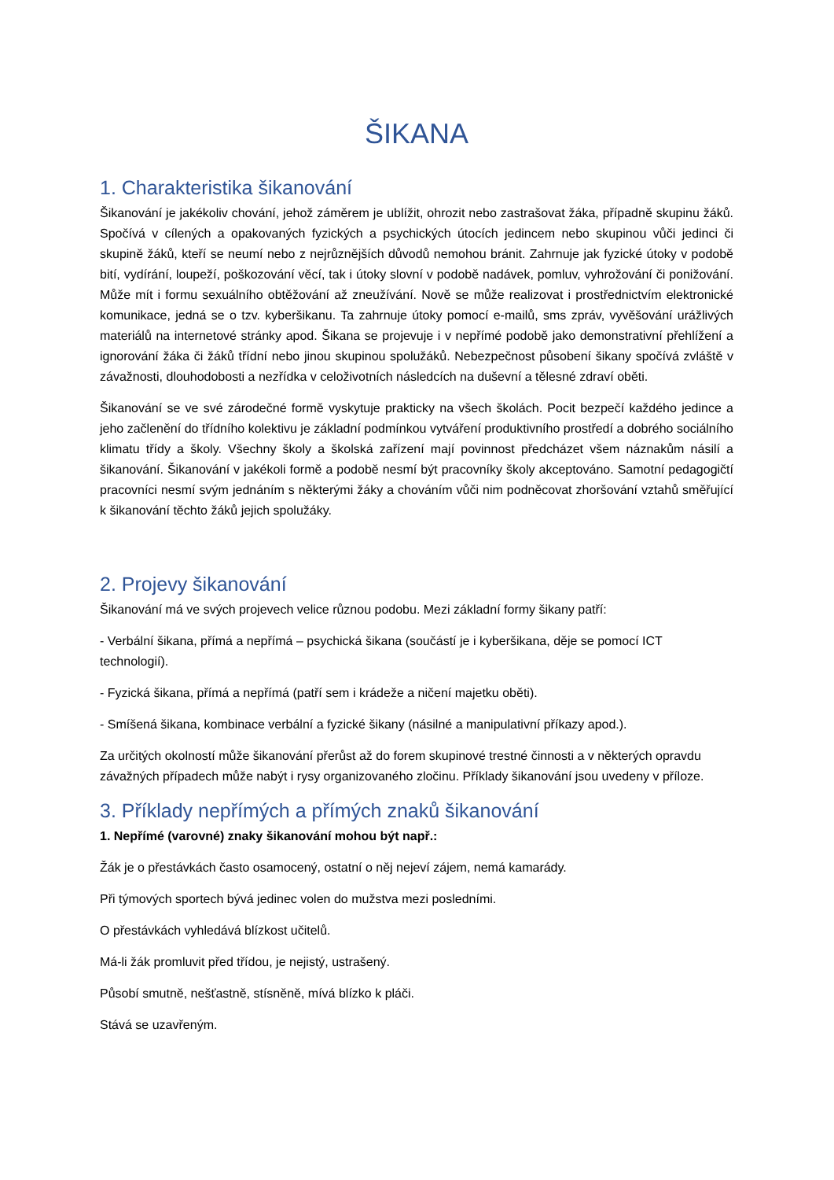ŠIKANA
1. Charakteristika šikanování
Šikanování je jakékoliv chování, jehož záměrem je ublížit, ohrozit nebo zastrašovat žáka, případně skupinu žáků. Spočívá v cílených a opakovaných fyzických a psychických útocích jedincem nebo skupinou vůči jedinci či skupině žáků, kteří se neumí nebo z nejrůznějších důvodů nemohou bránit. Zahrnuje jak fyzické útoky v podobě bití, vydírání, loupeží, poškozování věcí, tak i útoky slovní v podobě nadávek, pomluv, vyhrožování či ponižování. Může mít i formu sexuálního obtěžování až zneužívání. Nově se může realizovat i prostřednictvím elektronické komunikace, jedná se o tzv. kyberšikanu. Ta zahrnuje útoky pomocí e-mailů, sms zpráv, vyvěšování urážlivých materiálů na internetové stránky apod. Šikana se projevuje i v nepřímé podobě jako demonstrativní přehlížení a ignorování žáka či žáků třídní nebo jinou skupinou spolužáků. Nebezpečnost působení šikany spočívá zvláště v závažnosti, dlouhodobosti a nezřídka v celoživotních následcích na duševní a tělesné zdraví oběti.
Šikanování se ve své zárodečné formě vyskytuje prakticky na všech školách. Pocit bezpečí každého jedince a jeho začlenění do třídního kolektivu je základní podmínkou vytváření produktivního prostředí a dobrého sociálního klimatu třídy a školy. Všechny školy a školská zařízení mají povinnost předcházet všem náznakům násilí a šikanování. Šikanování v jakékoli formě a podobě nesmí být pracovníky školy akceptováno. Samotní pedagogičtí pracovníci nesmí svým jednáním s některými žáky a chováním vůči nim podněcovat zhoršování vztahů směřující k šikanování těchto žáků jejich spolužáky.
2. Projevy šikanování
Šikanování má ve svých projevech velice různou podobu. Mezi základní formy šikany patří:
- Verbální šikana, přímá a nepřímá – psychická šikana (součástí je i kyberšikana, děje se pomocí ICT technologií).
- Fyzická šikana, přímá a nepřímá (patří sem i krádeže a ničení majetku oběti).
- Smíšená šikana, kombinace verbální a fyzické šikany (násilné a manipulativní příkazy apod.).
Za určitých okolností může šikanování přerůst až do forem skupinové trestné činnosti a v některých opravdu závažných případech může nabýt i rysy organizovaného zločinu. Příklady šikanování jsou uvedeny v příloze.
3. Příklady nepřímých a přímých znaků šikanování
1. Nepřímé (varovné) znaky šikanování mohou být např.:
Žák je o přestávkách často osamocený, ostatní o něj nejeví zájem, nemá kamarády.
Při týmových sportech bývá jedinec volen do mužstva mezi posledními.
O přestávkách vyhledává blízkost učitelů.
Má-li žák promluvit před třídou, je nejistý, ustrašený.
Působí smutně, nešťastně, stísněně, mívá blízko k pláči.
Stává se uzavřeným.